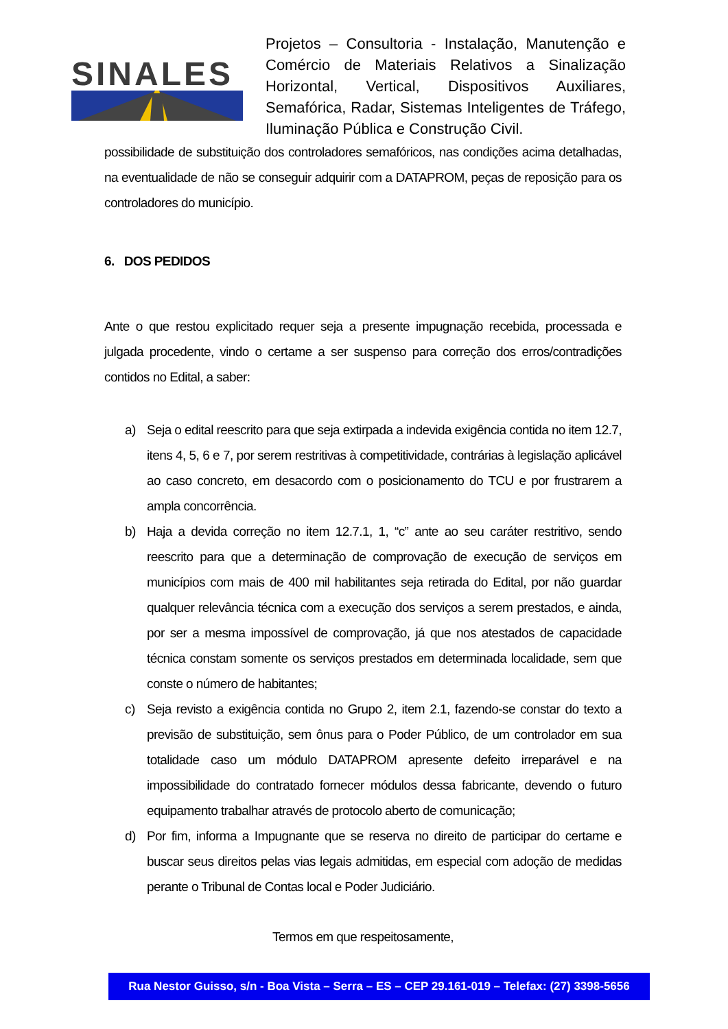SINALES
Projetos – Consultoria - Instalação, Manutenção e Comércio de Materiais Relativos a Sinalização Horizontal, Vertical, Dispositivos Auxiliares, Semafórica, Radar, Sistemas Inteligentes de Tráfego, Iluminação Pública e Construção Civil.
possibilidade de substituição dos controladores semafóricos, nas condições acima detalhadas, na eventualidade de não se conseguir adquirir com a DATAPROM, peças de reposição para os controladores do município.
6. DOS PEDIDOS
Ante o que restou explicitado requer seja a presente impugnação recebida, processada e julgada procedente, vindo o certame a ser suspenso para correção dos erros/contradições contidos no Edital, a saber:
a) Seja o edital reescrito para que seja extirpada a indevida exigência contida no item 12.7, itens 4, 5, 6 e 7, por serem restritivas à competitividade, contrárias à legislação aplicável ao caso concreto, em desacordo com o posicionamento do TCU e por frustrarem a ampla concorrência.
b) Haja a devida correção no item 12.7.1, 1, “c” ante ao seu caráter restritivo, sendo reescrito para que a determinação de comprovação de execução de serviços em municípios com mais de 400 mil habilitantes seja retirada do Edital, por não guardar qualquer relevância técnica com a execução dos serviços a serem prestados, e ainda, por ser a mesma impossível de comprovação, já que nos atestados de capacidade técnica constam somente os serviços prestados em determinada localidade, sem que conste o número de habitantes;
c) Seja revisto a exigência contida no Grupo 2, item 2.1, fazendo-se constar do texto a previsão de substituição, sem ônus para o Poder Público, de um controlador em sua totalidade caso um módulo DATAPROM apresente defeito irreparável e na impossibilidade do contratado fornecer módulos dessa fabricante, devendo o futuro equipamento trabalhar através de protocolo aberto de comunicação;
d) Por fim, informa a Impugnante que se reserva no direito de participar do certame e buscar seus direitos pelas vias legais admitidas, em especial com adoção de medidas perante o Tribunal de Contas local e Poder Judiciário.
Termos em que respeitosamente,
Rua Nestor Guisso, s/n - Boa Vista – Serra – ES – CEP 29.161-019 – Telefax: (27) 3398-5656